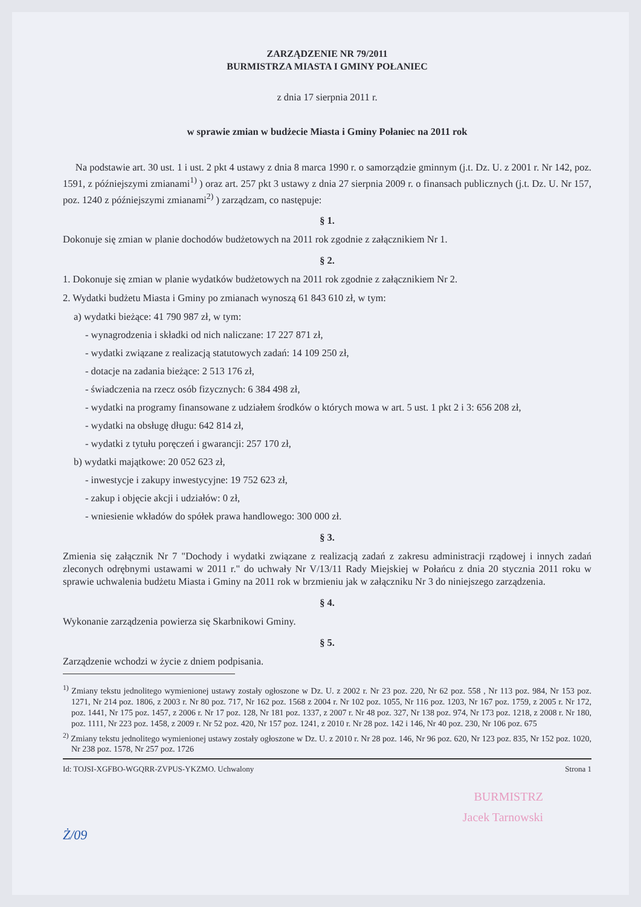ZARZĄDZENIE NR 79/2011
BURMISTRZA MIASTA I GMINY POŁANIEC
z dnia 17 sierpnia 2011 r.
w sprawie zmian w budżecie Miasta i Gminy Połaniec na 2011 rok
Na podstawie art. 30 ust. 1 i ust. 2 pkt 4 ustawy z dnia 8 marca 1990 r. o samorządzie gminnym (j.t. Dz. U. z 2001 r. Nr 142, poz. 1591, z późniejszymi zmianami<sup>1)</sup> ) oraz art. 257 pkt 3 ustawy z dnia 27 sierpnia 2009 r. o finansach publicznych (j.t. Dz. U. Nr 157, poz. 1240 z późniejszymi zmianami<sup>2)</sup> ) zarządzam, co następuje:
§ 1.
Dokonuje się zmian w planie dochodów budżetowych na 2011 rok zgodnie z załącznikiem Nr 1.
§ 2.
1. Dokonuje się zmian w planie wydatków budżetowych na 2011 rok zgodnie z załącznikiem Nr 2.
2. Wydatki budżetu Miasta i Gminy po zmianach wynoszą 61 843 610 zł, w tym:
a) wydatki bieżące: 41 790 987 zł, w tym:
- wynagrodzenia i składki od nich naliczane: 17 227 871 zł,
- wydatki związane z realizacją statutowych zadań: 14 109 250 zł,
- dotacje na zadania bieżące: 2 513 176 zł,
- świadczenia na rzecz osób fizycznych: 6 384 498 zł,
- wydatki na programy finansowane z udziałem środków o których mowa w art. 5 ust. 1 pkt 2 i 3: 656 208 zł,
- wydatki na obsługę długu: 642 814 zł,
- wydatki z tytułu poręczeń i gwarancji: 257 170 zł,
b) wydatki majątkowe: 20 052 623 zł,
- inwestycje i zakupy inwestycyjne: 19 752 623 zł,
- zakup i objęcie akcji i udziałów: 0 zł,
- wniesienie wkładów do spółek prawa handlowego: 300 000 zł.
§ 3.
Zmienia się załącznik Nr 7 "Dochody i wydatki związane z realizacją zadań z zakresu administracji rządowej i innych zadań zleconych odrębnymi ustawami w 2011 r." do uchwały Nr V/13/11 Rady Miejskiej w Połańcu z dnia 20 stycznia 2011 roku w sprawie uchwalenia budżetu Miasta i Gminy na 2011 rok w brzmieniu jak w załączniku Nr 3 do niniejszego zarządzenia.
§ 4.
Wykonanie zarządzenia powierza się Skarbnikowi Gminy.
§ 5.
Zarządzenie wchodzi w życie z dniem podpisania.
<sup>1)</sup> Zmiany tekstu jednolitego wymienionej ustawy zostały ogłoszone w Dz. U. z 2002 r. Nr 23 poz. 220, Nr 62 poz. 558 , Nr 113 poz. 984, Nr 153 poz. 1271, Nr 214 poz. 1806, z 2003 r. Nr 80 poz. 717, Nr 162 poz. 1568 z 2004 r. Nr 102 poz. 1055, Nr 116 poz. 1203, Nr 167 poz. 1759, z 2005 r. Nr 172, poz. 1441, Nr 175 poz. 1457, z 2006 r. Nr 17 poz. 128, Nr 181 poz. 1337, z 2007 r. Nr 48 poz. 327, Nr 138 poz. 974, Nr 173 poz. 1218, z 2008 r. Nr 180, poz. 1111, Nr 223 poz. 1458, z 2009 r. Nr 52 poz. 420, Nr 157 poz. 1241, z 2010 r. Nr 28 poz. 142 i 146, Nr 40 poz. 230, Nr 106 poz. 675
<sup>2)</sup> Zmiany tekstu jednolitego wymienionej ustawy zostały ogłoszone w Dz. U. z 2010 r. Nr 28 poz. 146, Nr 96 poz. 620, Nr 123 poz. 835, Nr 152 poz. 1020, Nr 238 poz. 1578, Nr 257 poz. 1726
Id: TOJSI-XGFBO-WGQRR-ZVPUS-YKZMO. Uchwalony Strona 1
BURMISTRZ
Jacek Tarnowski
Ż/09